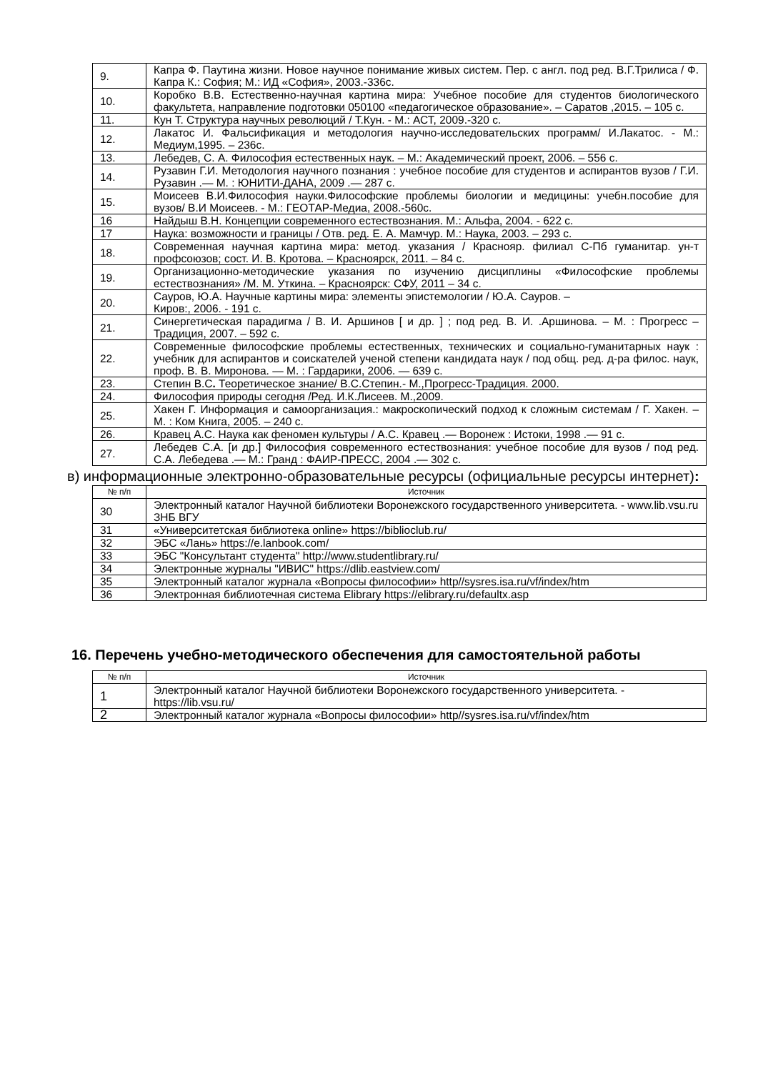| 9. | Капра Ф. Паутина жизни. Новое научное понимание живых систем. Пер. с англ. под ред. В.Г.Трилиса / Ф. Капра К.: София; М.: ИД «София», 2003.-336с. |
| 10. | Коробко В.В. Естественно-научная картина мира: Учебное пособие для студентов биологического факультета, направление подготовки 050100 «педагогическое образование». – Саратов ,2015. – 105 с. |
| 11. | Кун Т. Структура научных революций / Т.Кун. - М.: АСТ, 2009.-320 с. |
| 12. | Лакатос И. Фальсификация и методология научно-исследовательских программ/ И.Лакатос. - М.: Медиум,1995. – 236с. |
| 13. | Лебедев, С. А. Философия естественных наук. – М.: Академический проект, 2006. – 556 с. |
| 14. | Рузавин Г.И. Методология научного познания : учебное пособие для студентов и аспирантов вузов / Г.И. Рузавин .— М. : ЮНИТИ-ДАНА, 2009 .— 287 с. |
| 15. | Моисеев В.И.Философия науки.Философские проблемы биологии и медицины: учебн.пособие для вузов/ В.И Моисеев. - М.: ГЕОТАР-Медиа, 2008.-560с. |
| 16 | Найдыш В.Н. Концепции современного естествознания. М.: Альфа, 2004. - 622 с. |
| 17 | Наука: возможности и границы / Отв. ред. Е. А. Мамчур. М.: Наука, 2003. – 293 с. |
| 18. | Современная научная картина мира: метод. указания / Краснояр. филиал С-Пб гуманитар. ун-т профсоюзов; сост. И. В. Кротова. – Красноярск, 2011. – 84 с. |
| 19. | Организационно-методические указания по изучению дисциплины «Философские проблемы естествознания» /М. М. Уткина. – Красноярск: СФУ, 2011 – 34 с. |
| 20. | Сауров, Ю.А. Научные картины мира: элементы эпистемологии / Ю.А. Сауров. – Киров:, 2006. - 191 с. |
| 21. | Синергетическая парадигма / В. И. Аршинов [ и др. ] ; под ред. В. И. .Аршинова. – М. : Прогресс – Традиция, 2007. – 592 с. |
| 22. | Современные философские проблемы естественных, технических и социально-гуманитарных наук : учебник для аспирантов и соискателей ученой степени кандидата наук / под общ. ред. д-ра филос. наук, проф. В. В. Миронова. — М. : Гардарики, 2006. — 639 с. |
| 23. | Степин В.С . Теоретическое знание/ В.С.Степин.- М.,Прогресс-Традиция. 2000. |
| 24. | Философия природы сегодня /Ред. И.К.Лисеев. М.,2009. |
| 25. | Хакен Г. Информация и самоорганизация.: макроскопический подход к сложным системам / Г. Хакен. – М. : Ком Книга, 2005. – 240 с. |
| 26. | Кравец А.С. Наука как феномен культуры / А.С. Кравец .— Воронеж : Истоки, 1998 .— 91 с. |
| 27. | Лебедев С.А. [и др.] Философия современного естествознания: учебное пособие для вузов / под ред. С.А. Лебедева .— М.: Гранд : ФАИР-ПРЕСС, 2004 .— 302 с. |
в) информационные электронно-образовательные ресурсы (официальные ресурсы интернет):
| № п/п | Источник |
| --- | --- |
| 30 | Электронный каталог Научной библиотеки Воронежского государственного университета. - www.lib.vsu.ru ЗНБ ВГУ |
| 31 | «Университетская библиотека online» https://biblioclub.ru/ |
| 32 | ЭБС «Лань» https://e.lanbook.com/ |
| 33 | ЭБС "Консультант студента" http://www.studentlibrary.ru/ |
| 34 | Электронные журналы "ИВИС" https://dlib.eastview.com/ |
| 35 | Электронный каталог журнала «Вопросы философии» http//sysres.isa.ru/vf/index/htm |
| 36 | Электронная библиотечная система Elibrary https://elibrary.ru/defaultx.asp |
16. Перечень учебно-методического обеспечения для самостоятельной работы
| № п/п | Источник |
| --- | --- |
| 1 | Электронный каталог Научной библиотеки Воронежского государственного университета. - https://lib.vsu.ru/ |
| 2 | Электронный каталог журнала «Вопросы философии» http//sysres.isa.ru/vf/index/htm |